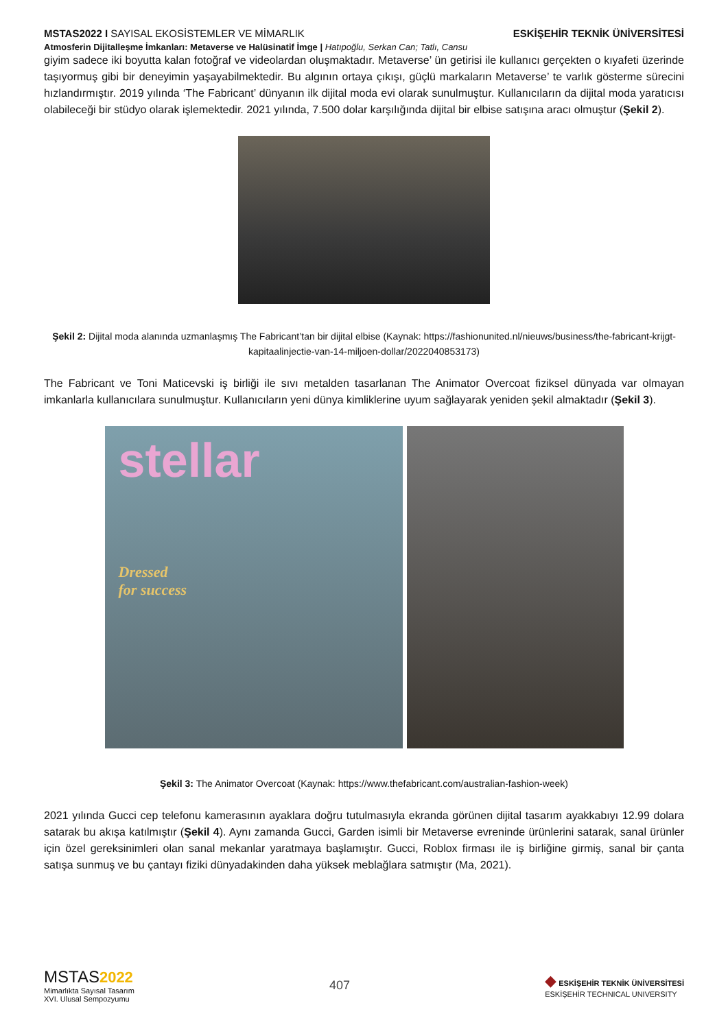MSTAS2022 I SAYISAL EKOSİSTEMLER VE MİMARLIK
ESKİŞEHİR TEKNİK ÜNİVERSİTESİ
Atmosferin Dijitalleşme İmkanları: Metaverse ve Halüsinatif İmge | Hatıpoğlu, Serkan Can; Tatlı, Cansu
giyim sadece iki boyutta kalan fotoğraf ve videolardan oluşmaktadır. Metaverse’ ün getirisi ile kullanıcı gerçekten o kıyafeti üzerinde taşıyormuş gibi bir deneyimin yaşayabilmektedir. Bu algının ortaya çıkışı, güçlü markaların Metaverse’ te varlık gösterme sürecini hızlandırmıştır. 2019 yılında ‘The Fabricant’ dünyanın ilk dijital moda evi olarak sunulmuştur. Kullanıcıların da dijital moda yaratıcısı olabileceği bir stüdyo olarak işlemektedir. 2021 yılında, 7.500 dolar karşılığında dijital bir elbise satışına aracı olmuştur (Şekil 2).
Şekil 2: Dijital moda alanında uzmanlaşmış The Fabricant’tan bir dijital elbise (Kaynak: https://fashionunited.nl/nieuws/business/the-fabricant-krijgt-kapitaalinjectie-van-14-miljoen-dollar/2022040853173)
The Fabricant ve Toni Maticevski iş birliği ile sıvı metalden tasarlanan The Animator Overcoat fiziksel dünyada var olmayan imkanlarla kullanıcılara sunulmuştur. Kullanıcıların yeni dünya kimliklerine uyum sağlayarak yeniden şekil almaktadır (Şekil 3).
stellar
Dressed
for success
Şekil 3: The Animator Overcoat (Kaynak: https://www.thefabricant.com/australian-fashion-week)
2021 yılında Gucci cep telefonu kamerasının ayaklara doğru tutulmasıyla ekranda görünen dijital tasarım ayakkabıyı 12.99 dolara satarak bu akışa katılmıştır (Şekil 4). Aynı zamanda Gucci, Garden isimli bir Metaverse evreninde ürünlerini satarak, sanal ürünler için özel gereksinimleri olan sanal mekanlar yaratmaya başlamıştır. Gucci, Roblox firması ile iş birliğine girmiş, sanal bir çanta satışa sunmuş ve bu çantayı fiziki dünyadakinden daha yüksek meblağlara satmıştır (Ma, 2021).
MSTAS 2022
Mimarlıkta Sayısal Tasarım
XVI. Ulusal Sempozyumu
407
◆ ESKİŞEHİR TEKNİK ÜNİVERSİTESİ
ESKİŞEHİR TECHNICAL UNIVERSITY